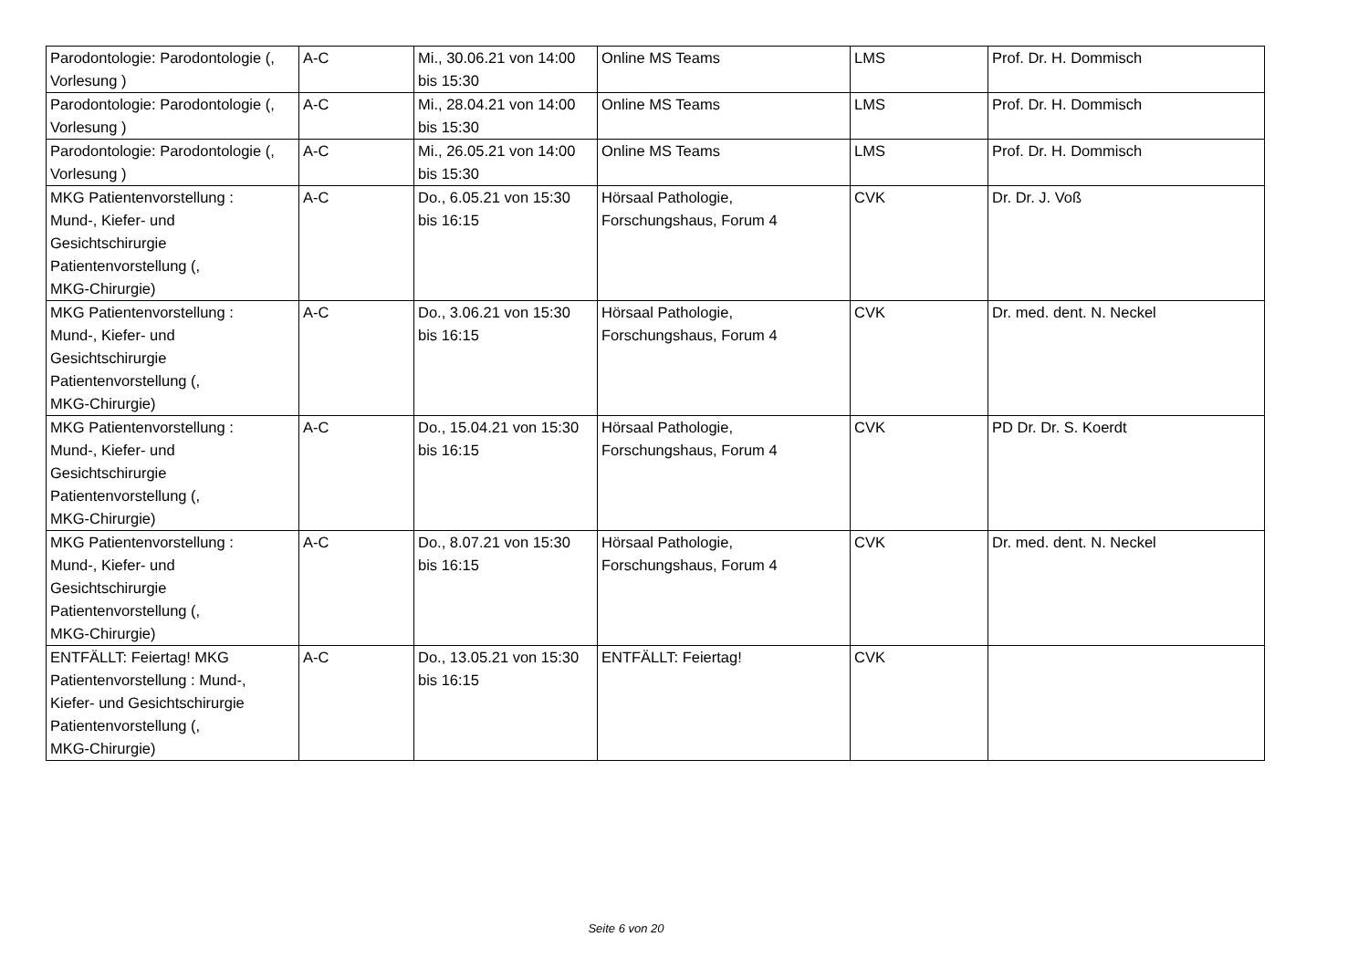| Parodontologie: Parodontologie (, Vorlesung ) | A-C | Mi., 30.06.21 von 14:00 bis 15:30 | Online MS Teams | LMS | Prof. Dr. H. Dommisch |
| Parodontologie: Parodontologie (, Vorlesung ) | A-C | Mi., 28.04.21 von 14:00 bis 15:30 | Online MS Teams | LMS | Prof. Dr. H. Dommisch |
| Parodontologie: Parodontologie (, Vorlesung ) | A-C | Mi., 26.05.21 von 14:00 bis 15:30 | Online MS Teams | LMS | Prof. Dr. H. Dommisch |
| MKG Patientenvorstellung : Mund-, Kiefer- und Gesichtschirurgie Patientenvorstellung (, MKG-Chirurgie) | A-C | Do., 6.05.21 von 15:30 bis 16:15 | Hörsaal Pathologie, Forschungshaus, Forum 4 | CVK | Dr. Dr. J. Voß |
| MKG Patientenvorstellung : Mund-, Kiefer- und Gesichtschirurgie Patientenvorstellung (, MKG-Chirurgie) | A-C | Do., 3.06.21 von 15:30 bis 16:15 | Hörsaal Pathologie, Forschungshaus, Forum 4 | CVK | Dr. med. dent. N. Neckel |
| MKG Patientenvorstellung : Mund-, Kiefer- und Gesichtschirurgie Patientenvorstellung (, MKG-Chirurgie) | A-C | Do., 15.04.21 von 15:30 bis 16:15 | Hörsaal Pathologie, Forschungshaus, Forum 4 | CVK | PD Dr. Dr. S. Koerdt |
| MKG Patientenvorstellung : Mund-, Kiefer- und Gesichtschirurgie Patientenvorstellung (, MKG-Chirurgie) | A-C | Do., 8.07.21 von 15:30 bis 16:15 | Hörsaal Pathologie, Forschungshaus, Forum 4 | CVK | Dr. med. dent. N. Neckel |
| ENTFÄLLT: Feiertag! MKG Patientenvorstellung : Mund-, Kiefer- und Gesichtschirurgie Patientenvorstellung (, MKG-Chirurgie) | A-C | Do., 13.05.21 von 15:30 bis 16:15 | ENTFÄLLT: Feiertag! | CVK | |
Seite 6 von 20